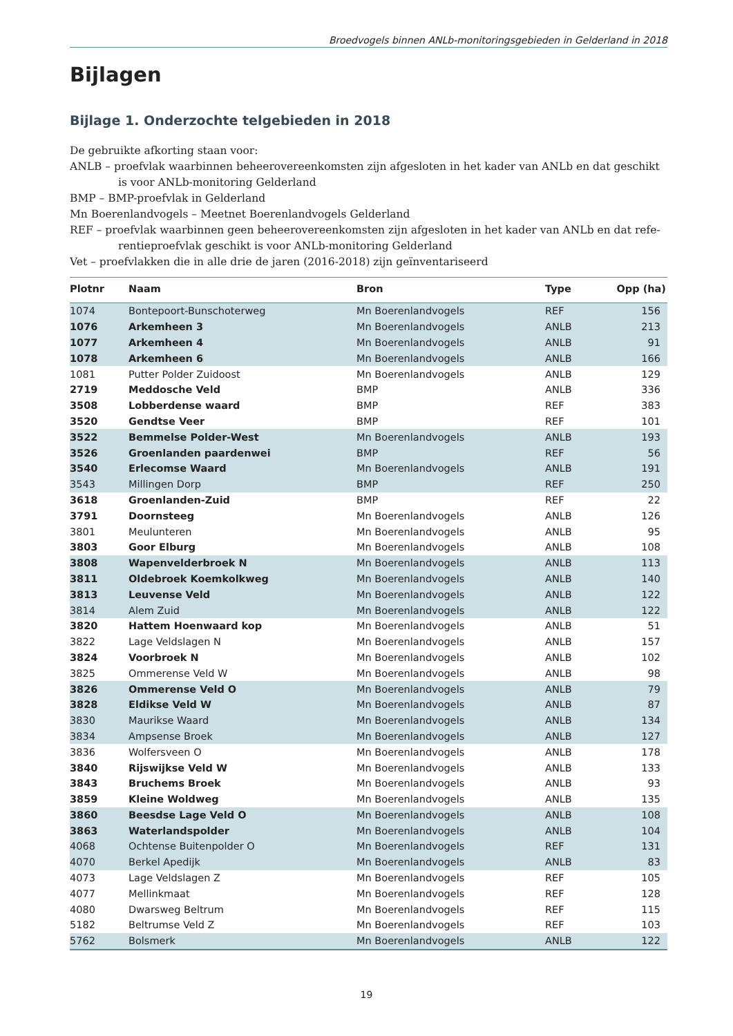Broedvogels binnen ANLb-monitoringsgebieden in Gelderland in 2018
Bijlagen
Bijlage 1. Onderzochte telgebieden in 2018
De gebruikte afkorting staan voor:
ANLB – proefvlak waarbinnen beheerovereenkomsten zijn afgesloten in het kader van ANLb en dat geschikt
is voor ANLb-monitoring Gelderland
BMP – BMP-proefvlak in Gelderland
Mn Boerenlandvogels – Meetnet Boerenlandvogels Gelderland
REF – proefvlak waarbinnen geen beheerovereenkomsten zijn afgesloten in het kader van ANLb en dat refe-
rentieproefvlak geschikt is voor ANLb-monitoring Gelderland
Vet – proefvlakken die in alle drie de jaren (2016-2018) zijn geïnventariseerd
| Plotnr | Naam | Bron | Type | Opp (ha) |
| --- | --- | --- | --- | --- |
| 1074 | Bontepoort-Bunschoterweg | Mn Boerenlandvogels | REF | 156 |
| 1076 | Arkemheen 3 | Mn Boerenlandvogels | ANLB | 213 |
| 1077 | Arkemheen 4 | Mn Boerenlandvogels | ANLB | 91 |
| 1078 | Arkemheen 6 | Mn Boerenlandvogels | ANLB | 166 |
| 1081 | Putter Polder Zuidoost | Mn Boerenlandvogels | ANLB | 129 |
| 2719 | Meddosche Veld | BMP | ANLB | 336 |
| 3508 | Lobberdense waard | BMP | REF | 383 |
| 3520 | Gendtse Veer | BMP | REF | 101 |
| 3522 | Bemmelse Polder-West | Mn Boerenlandvogels | ANLB | 193 |
| 3526 | Groenlanden paardenwei | BMP | REF | 56 |
| 3540 | Erlecomse Waard | Mn Boerenlandvogels | ANLB | 191 |
| 3543 | Millingen Dorp | BMP | REF | 250 |
| 3618 | Groenlanden-Zuid | BMP | REF | 22 |
| 3791 | Doornsteeg | Mn Boerenlandvogels | ANLB | 126 |
| 3801 | Meulunteren | Mn Boerenlandvogels | ANLB | 95 |
| 3803 | Goor Elburg | Mn Boerenlandvogels | ANLB | 108 |
| 3808 | Wapenvelderbroek N | Mn Boerenlandvogels | ANLB | 113 |
| 3811 | Oldebroek Koemkolkweg | Mn Boerenlandvogels | ANLB | 140 |
| 3813 | Leuvense Veld | Mn Boerenlandvogels | ANLB | 122 |
| 3814 | Alem Zuid | Mn Boerenlandvogels | ANLB | 122 |
| 3820 | Hattem Hoenwaard kop | Mn Boerenlandvogels | ANLB | 51 |
| 3822 | Lage Veldslagen N | Mn Boerenlandvogels | ANLB | 157 |
| 3824 | Voorbroek N | Mn Boerenlandvogels | ANLB | 102 |
| 3825 | Ommerense Veld W | Mn Boerenlandvogels | ANLB | 98 |
| 3826 | Ommerense Veld O | Mn Boerenlandvogels | ANLB | 79 |
| 3828 | Eldikse Veld W | Mn Boerenlandvogels | ANLB | 87 |
| 3830 | Maurikse Waard | Mn Boerenlandvogels | ANLB | 134 |
| 3834 | Ampsense Broek | Mn Boerenlandvogels | ANLB | 127 |
| 3836 | Wolfersveen O | Mn Boerenlandvogels | ANLB | 178 |
| 3840 | Rijswijkse Veld W | Mn Boerenlandvogels | ANLB | 133 |
| 3843 | Bruchems Broek | Mn Boerenlandvogels | ANLB | 93 |
| 3859 | Kleine Woldweg | Mn Boerenlandvogels | ANLB | 135 |
| 3860 | Beesdse Lage Veld O | Mn Boerenlandvogels | ANLB | 108 |
| 3863 | Waterlandspolder | Mn Boerenlandvogels | ANLB | 104 |
| 4068 | Ochtense Buitenpolder O | Mn Boerenlandvogels | REF | 131 |
| 4070 | Berkel Apedijk | Mn Boerenlandvogels | ANLB | 83 |
| 4073 | Lage Veldslagen Z | Mn Boerenlandvogels | REF | 105 |
| 4077 | Mellinkmaat | Mn Boerenlandvogels | REF | 128 |
| 4080 | Dwarsweg Beltrum | Mn Boerenlandvogels | REF | 115 |
| 5182 | Beltrumse Veld Z | Mn Boerenlandvogels | REF | 103 |
| 5762 | Bolsmerk | Mn Boerenlandvogels | ANLB | 122 |
19